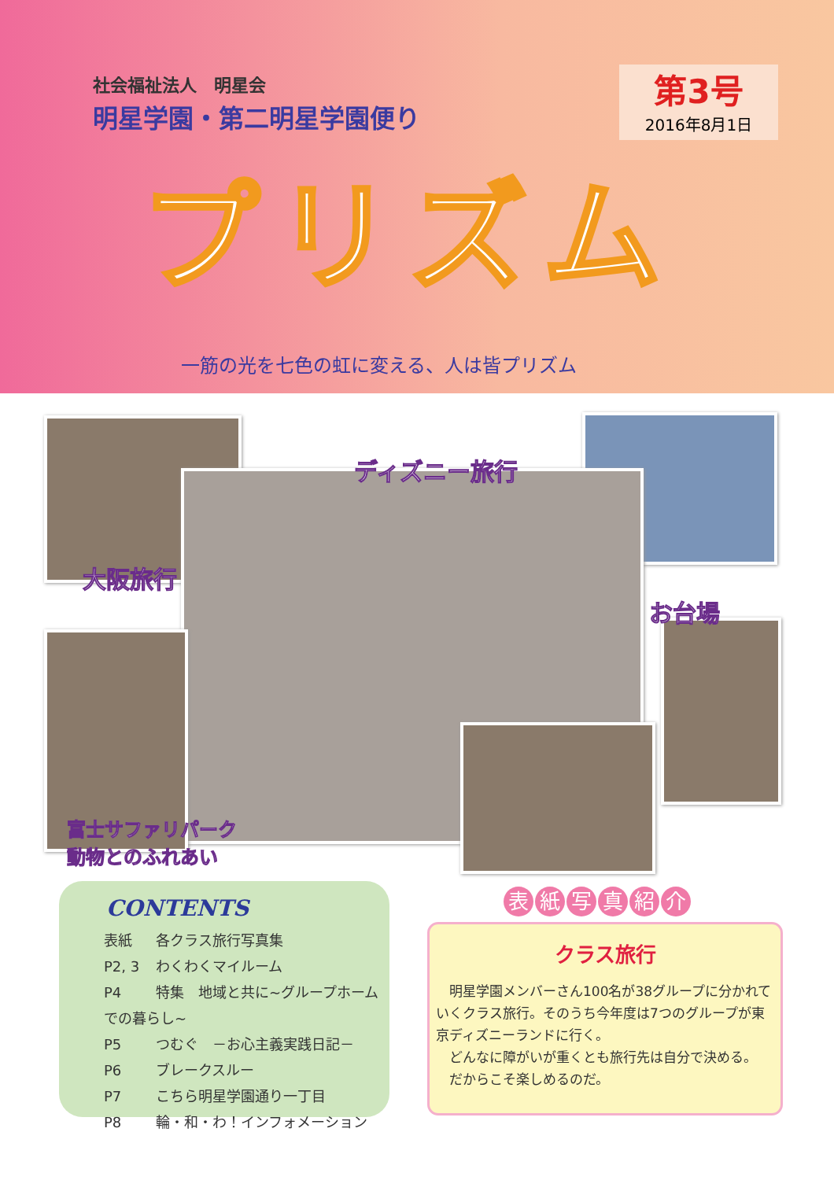社会福祉法人　明星会
明星学園・第二明星学園便り
第3号
2016年8月1日
プリズム
一筋の光を七色の虹に変える、人は皆プリズム
ディズニー旅行
大阪旅行
お台場
富士サファリパーク
動物とのふれあい
CONTENTS
表紙 各クラス旅行写真集
P2, 3 わくわくマイルーム
P4 特集　地域と共に~グループホームでの暮らし~
P5 つむぐ　－お心主義実践日記－
P6 ブレークスルー
P7 こちら明星学園通り一丁目
P8 輪・和・わ！インフォメーション
表紙写真紹介
クラス旅行
　明星学園メンバーさん100名が38グループに分かれていくクラス旅行。そのうち今年度は7つのグループが東京ディズニーランドに行く。
　どんなに障がいが重くとも旅行先は自分で決める。
　だからこそ楽しめるのだ。